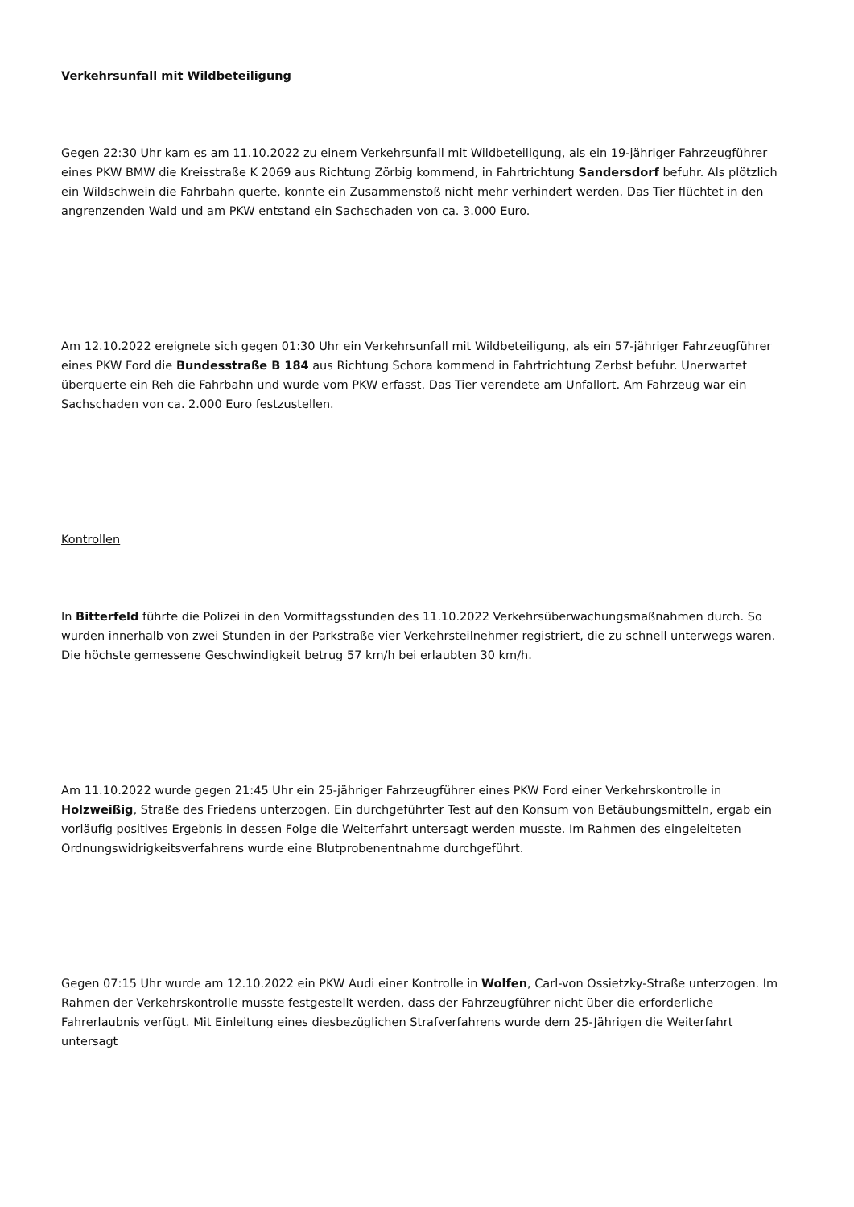Verkehrsunfall mit Wildbeteiligung
Gegen 22:30 Uhr kam es am 11.10.2022 zu einem Verkehrsunfall mit Wildbeteiligung, als ein 19-jähriger Fahrzeugführer eines PKW BMW die Kreisstraße K 2069 aus Richtung Zörbig kommend, in Fahrtrichtung Sandersdorf befuhr. Als plötzlich ein Wildschwein die Fahrbahn querte, konnte ein Zusammenstoß nicht mehr verhindert werden. Das Tier flüchtet in den angrenzenden Wald und am PKW entstand ein Sachschaden von ca. 3.000 Euro.
Am 12.10.2022 ereignete sich gegen 01:30 Uhr ein Verkehrsunfall mit Wildbeteiligung, als ein 57-jähriger Fahrzeugführer eines PKW Ford die Bundesstraße B 184 aus Richtung Schora kommend in Fahrtrichtung Zerbst befuhr. Unerwartet überquerte ein Reh die Fahrbahn und wurde vom PKW erfasst. Das Tier verendete am Unfallort. Am Fahrzeug war ein Sachschaden von ca. 2.000 Euro festzustellen.
Kontrollen
In Bitterfeld führte die Polizei in den Vormittagsstunden des 11.10.2022 Verkehrsüberwachungsmaßnahmen durch. So wurden innerhalb von zwei Stunden in der Parkstraße vier Verkehrsteilnehmer registriert, die zu schnell unterwegs waren. Die höchste gemessene Geschwindigkeit betrug 57 km/h bei erlaubten 30 km/h.
Am 11.10.2022 wurde gegen 21:45 Uhr ein 25-jähriger Fahrzeugführer eines PKW Ford einer Verkehrskontrolle in Holzweißig, Straße des Friedens unterzogen. Ein durchgeführter Test auf den Konsum von Betäubungsmitteln, ergab ein vorläufig positives Ergebnis in dessen Folge die Weiterfahrt untersagt werden musste. Im Rahmen des eingeleiteten Ordnungswidrigkeitsverfahrens wurde eine Blutprobenentnahme durchgeführt.
Gegen 07:15 Uhr wurde am 12.10.2022 ein PKW Audi einer Kontrolle in Wolfen, Carl-von Ossietzky-Straße unterzogen. Im Rahmen der Verkehrskontrolle musste festgestellt werden, dass der Fahrzeugführer nicht über die erforderliche Fahrerlaubnis verfügt. Mit Einleitung eines diesbezüglichen Strafverfahrens wurde dem 25-Jährigen die Weiterfahrt untersagt